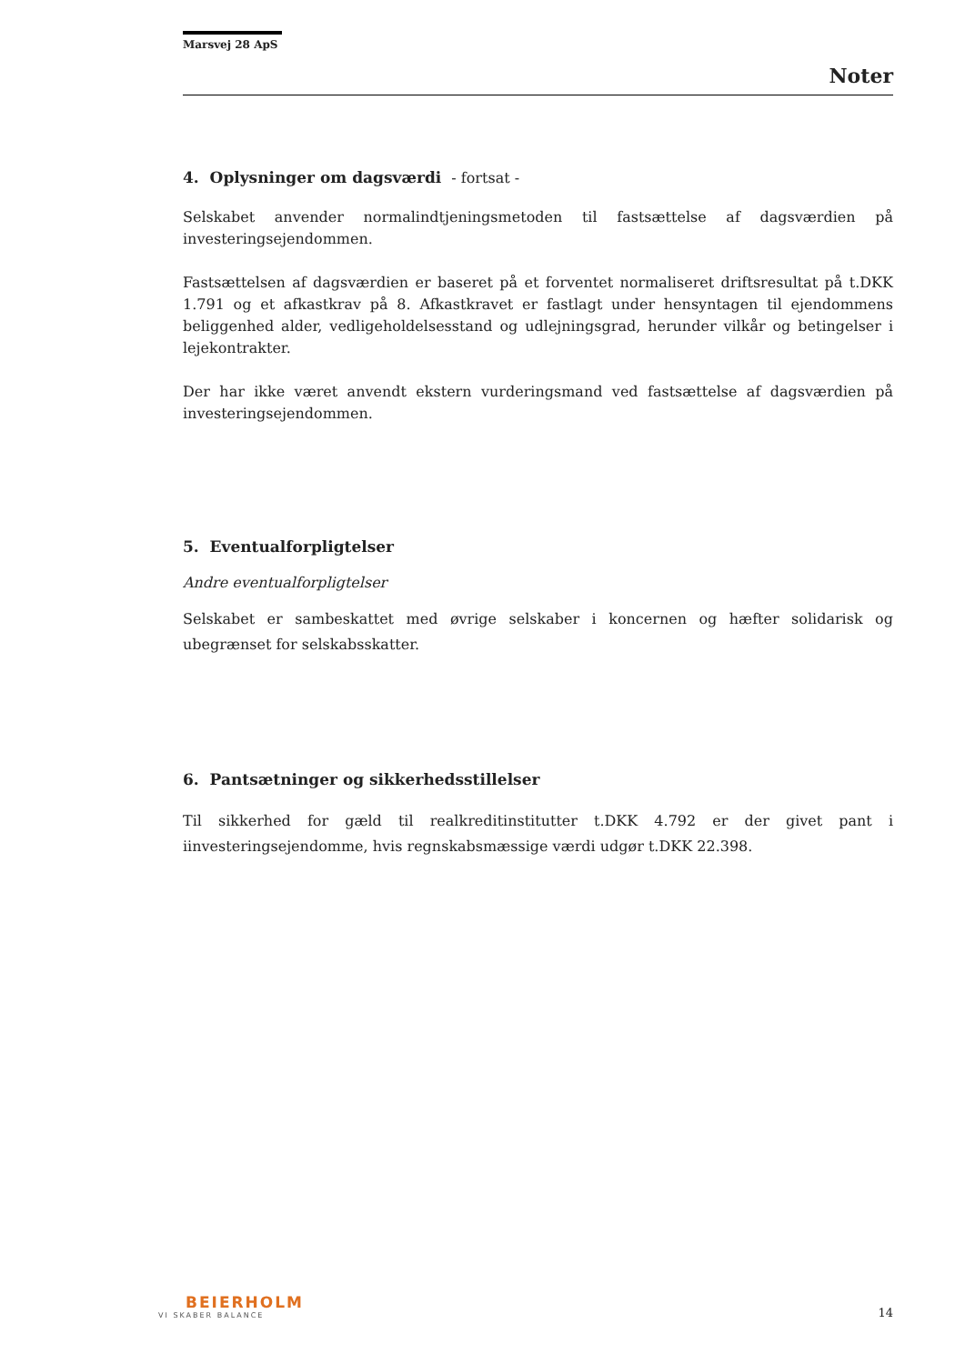Marsvej 28 ApS
Noter
4. Oplysninger om dagsværdi - fortsat -
Selskabet anvender normalindtjeningsmetoden til fastsættelse af dagsværdien på investeringsejendommen.
Fastsættelsen af dagsværdien er baseret på et forventet normaliseret driftsresultat på t.DKK 1.791 og et afkastkrav på 8. Afkastkravet er fastlagt under hensyntagen til ejendommens beliggenhed alder, vedligeholdelsesstand og udlejningsgrad, herunder vilkår og betingelser i lejekontrakter.
Der har ikke været anvendt ekstern vurderingsmand ved fastsættelse af dagsværdien på investeringsejendommen.
5. Eventualforpligtelser
Andre eventualforpligtelser
Selskabet er sambeskattet med øvrige selskaber i koncernen og hæfter solidarisk og ubegrænset for selskabsskatter.
6. Pantsætninger og sikkerhedsstillelser
Til sikkerhed for gæld til realkreditinstitutter t.DKK 4.792 er der givet pant i iinvesteringsejendomme, hvis regnskabsmæssige værdi udgør t.DKK 22.398.
BEIERHOLM
VI SKABER BALANCE
14